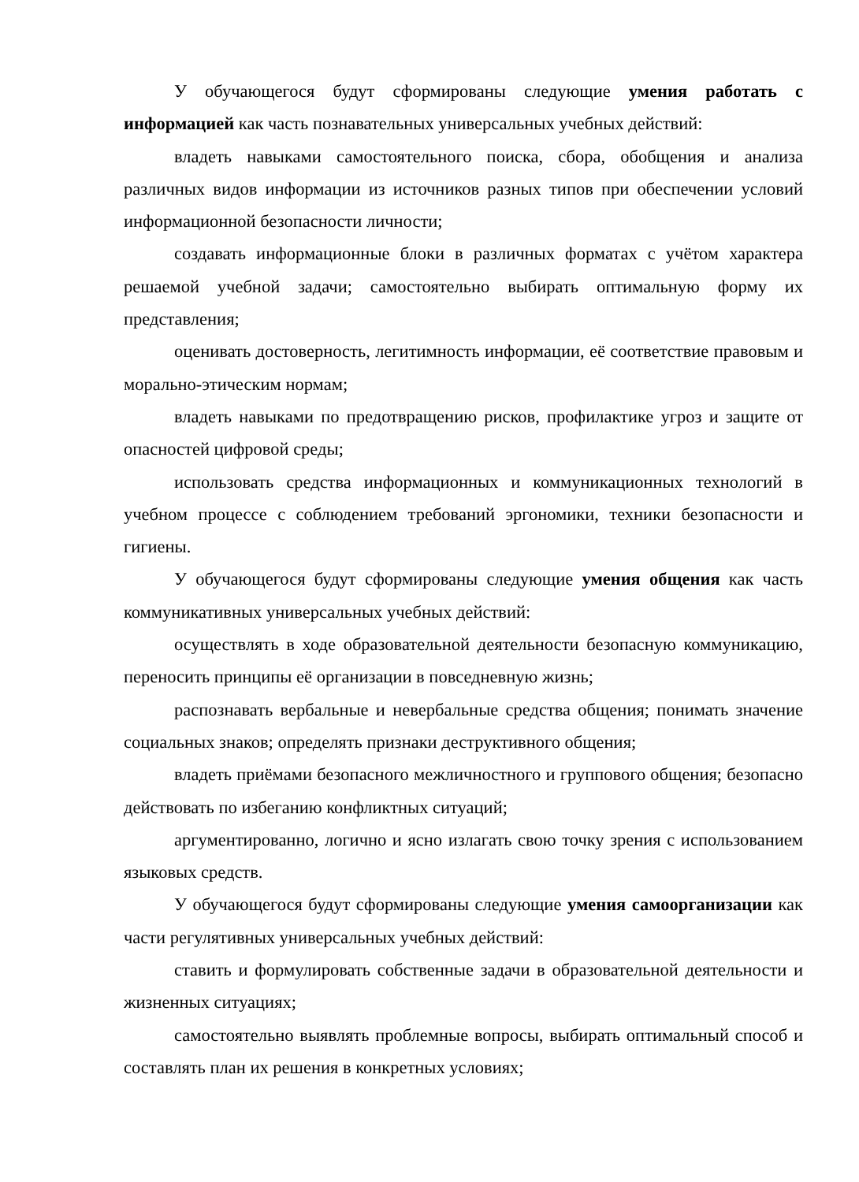У обучающегося будут сформированы следующие умения работать с информацией как часть познавательных универсальных учебных действий:
владеть навыками самостоятельного поиска, сбора, обобщения и анализа различных видов информации из источников разных типов при обеспечении условий информационной безопасности личности;
создавать информационные блоки в различных форматах с учётом характера решаемой учебной задачи; самостоятельно выбирать оптимальную форму их представления;
оценивать достоверность, легитимность информации, её соответствие правовым и морально-этическим нормам;
владеть навыками по предотвращению рисков, профилактике угроз и защите от опасностей цифровой среды;
использовать средства информационных и коммуникационных технологий в учебном процессе с соблюдением требований эргономики, техники безопасности и гигиены.
У обучающегося будут сформированы следующие умения общения как часть коммуникативных универсальных учебных действий:
осуществлять в ходе образовательной деятельности безопасную коммуникацию, переносить принципы её организации в повседневную жизнь;
распознавать вербальные и невербальные средства общения; понимать значение социальных знаков; определять признаки деструктивного общения;
владеть приёмами безопасного межличностного и группового общения; безопасно действовать по избеганию конфликтных ситуаций;
аргументированно, логично и ясно излагать свою точку зрения с использованием языковых средств.
У обучающегося будут сформированы следующие умения самоорганизации как части регулятивных универсальных учебных действий:
ставить и формулировать собственные задачи в образовательной деятельности и жизненных ситуациях;
самостоятельно выявлять проблемные вопросы, выбирать оптимальный способ и составлять план их решения в конкретных условиях;